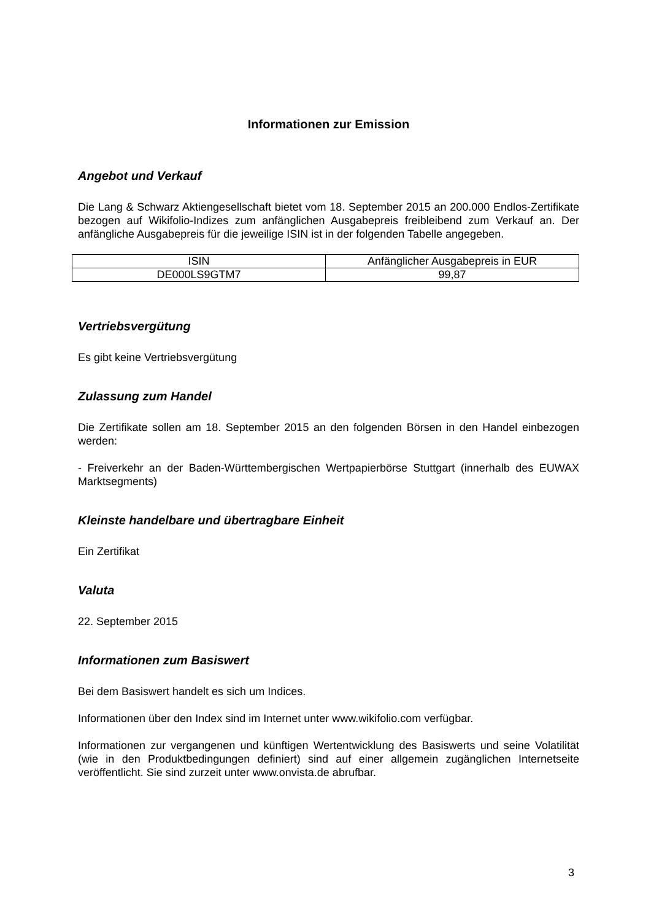Informationen zur Emission
Angebot und Verkauf
Die Lang & Schwarz Aktiengesellschaft bietet vom 18. September 2015 an 200.000 Endlos-Zertifikate bezogen auf Wikifolio-Indizes zum anfänglichen Ausgabepreis freibleibend zum Verkauf an. Der anfängliche Ausgabepreis für die jeweilige ISIN ist in der folgenden Tabelle angegeben.
| ISIN | Anfänglicher Ausgabepreis in EUR |
| DE000LS9GTM7 | 99,87 |
Vertriebsvergütung
Es gibt keine Vertriebsvergütung
Zulassung zum Handel
Die Zertifikate sollen am 18. September 2015 an den folgenden Börsen in den Handel einbezogen werden:
- Freiverkehr an der Baden-Württembergischen Wertpapierbörse Stuttgart (innerhalb des EUWAX Marktsegments)
Kleinste handelbare und übertragbare Einheit
Ein Zertifikat
Valuta
22. September 2015
Informationen zum Basiswert
Bei dem Basiswert handelt es sich um Indices.
Informationen über den Index sind im Internet unter www.wikifolio.com verfügbar.
Informationen zur vergangenen und künftigen Wertentwicklung des Basiswerts und seine Volatilität (wie in den Produktbedingungen definiert) sind auf einer allgemein zugänglichen Internetseite veröffentlicht. Sie sind zurzeit unter www.onvista.de abrufbar.
3